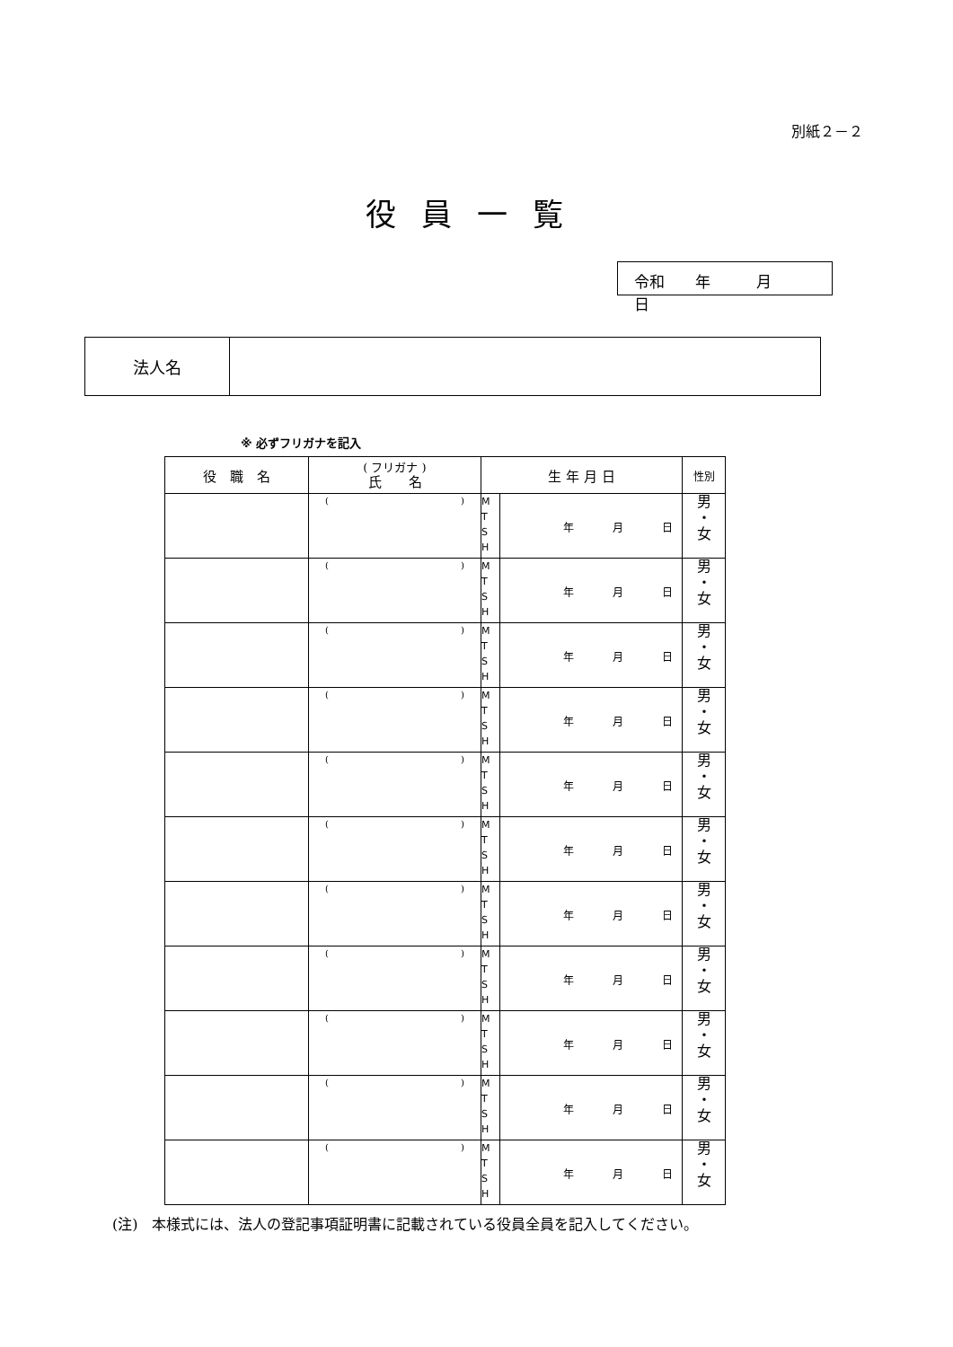別紙２－２
役員一覧
令和　　年　　　月　　　日
| 法人名 | |
※ 必ずフリガナを記入
| 役 職 名 | ( フリガナ ) 氏 名 | 生 年 月 日 | | 性別 |
| --- | --- | --- | --- | --- |
| | ( ) | M T S H | 年 月 日 | 男 ・ 女 |
| | ( ) | M T S H | 年 月 日 | 男 ・ 女 |
| | ( ) | M T S H | 年 月 日 | 男 ・ 女 |
| | ( ) | M T S H | 年 月 日 | 男 ・ 女 |
| | ( ) | M T S H | 年 月 日 | 男 ・ 女 |
| | ( ) | M T S H | 年 月 日 | 男 ・ 女 |
| | ( ) | M T S H | 年 月 日 | 男 ・ 女 |
| | ( ) | M T S H | 年 月 日 | 男 ・ 女 |
| | ( ) | M T S H | 年 月 日 | 男 ・ 女 |
| | ( ) | M T S H | 年 月 日 | 男 ・ 女 |
| | ( ) | M T S H | 年 月 日 | 男 ・ 女 |
(注)　本様式には、法人の登記事項証明書に記載されている役員全員を記入してください。